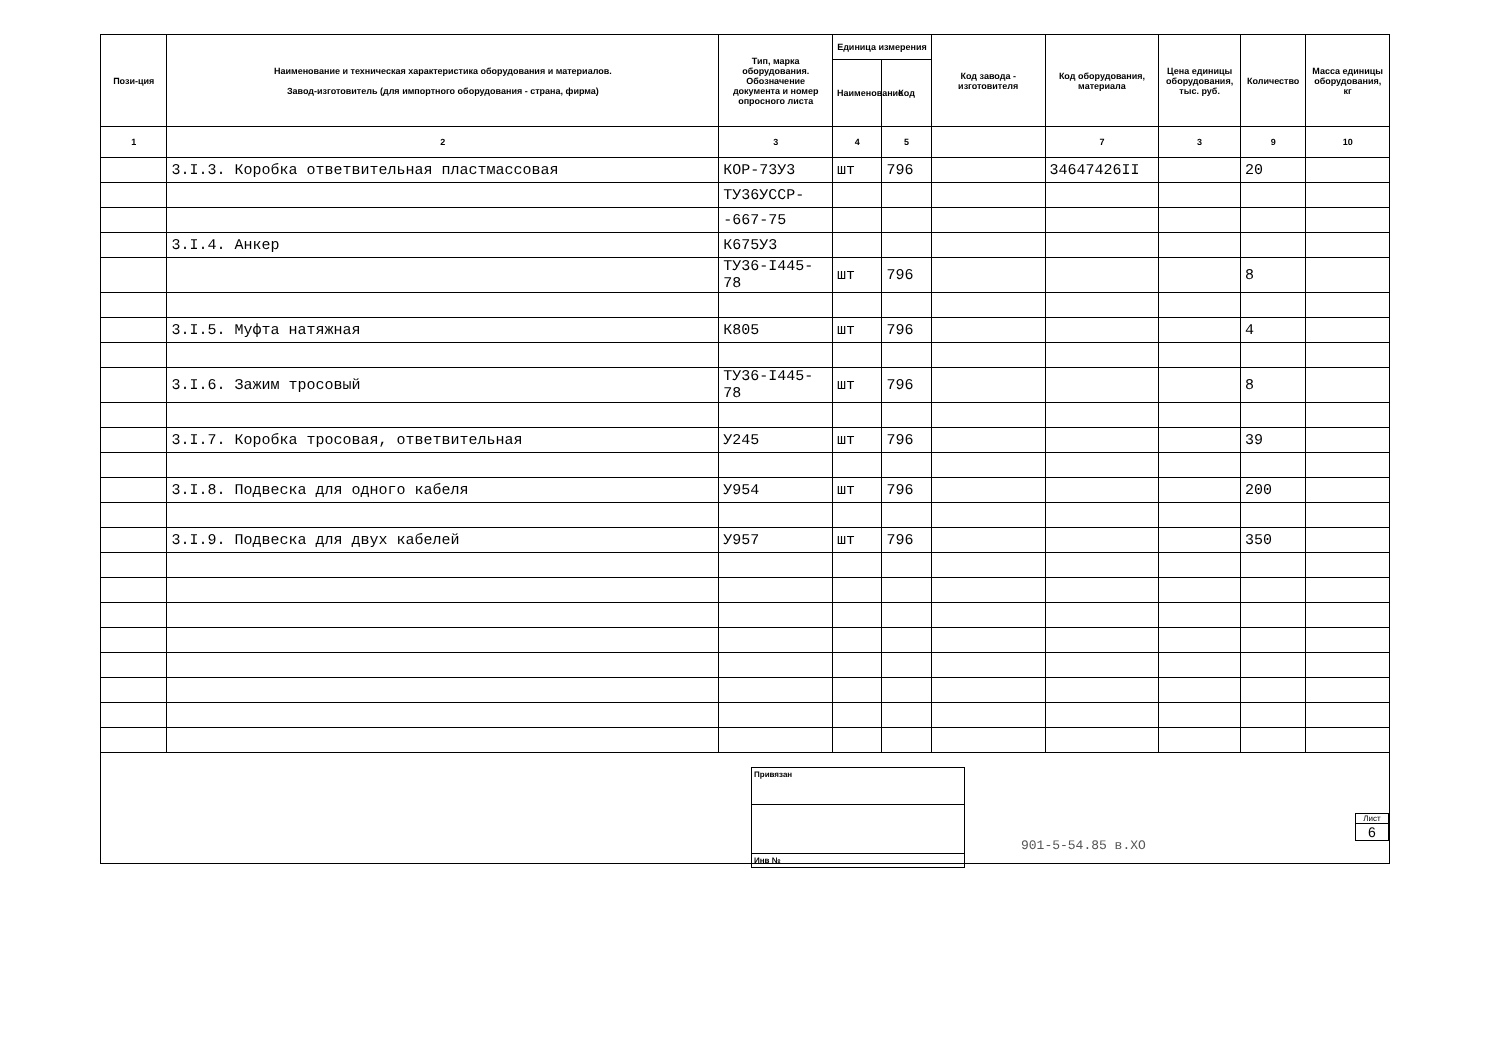| Пози-ция | Наименование и техническая характеристика оборудования и материалов. Завод-изготовитель (для импортного оборудования - страна, фирма) | Тип, марка оборудования. Обозначение документа и номер опросного листа | Единица измерения | | Код завода - изготовителя | Код оборудования, материала | Цена единицы оборудования, тыс. руб. | Количество | Масса единицы оборудования, кг |
| --- | --- | --- | --- | --- | --- | --- | --- | --- | --- |
| | | | Наименование | Код | | | | | |
| 1 | 2 | 3 | 4 | 5 | | 7 | 3 | 9 | 10 |
| | 3.I.3. Коробка ответвительная пластмассовая | КОР-73У3 | шт | 796 | | 34647426II | | 20 | |
| | | ТУ36УССР- | | | | | | | |
| | | -667-75 | | | | | | | |
| | 3.I.4. Анкер | К675У3 | | | | | | | |
| | | ТУ36-I445-78 | шт | 796 | | | | 8 | |
| | 3.I.5. Муфта натяжная | К805 | шт | 796 | | | | 4 | |
| | 3.I.6. Зажим тросовый | ТУ36-I445-78 | шт | 796 | | | | 8 | |
| | 3.I.7. Коробка тросовая, ответвительная | У245 | шт | 796 | | | | 39 | |
| | 3.I.8. Подвеска для одного кабеля | У954 | шт | 796 | | | | 200 | |
| | 3.I.9. Подвеска для двух кабелей | У957 | шт | 796 | | | | 350 | |
Привязан
Инв №
901-5-54.85 в.ХО
Лист
6